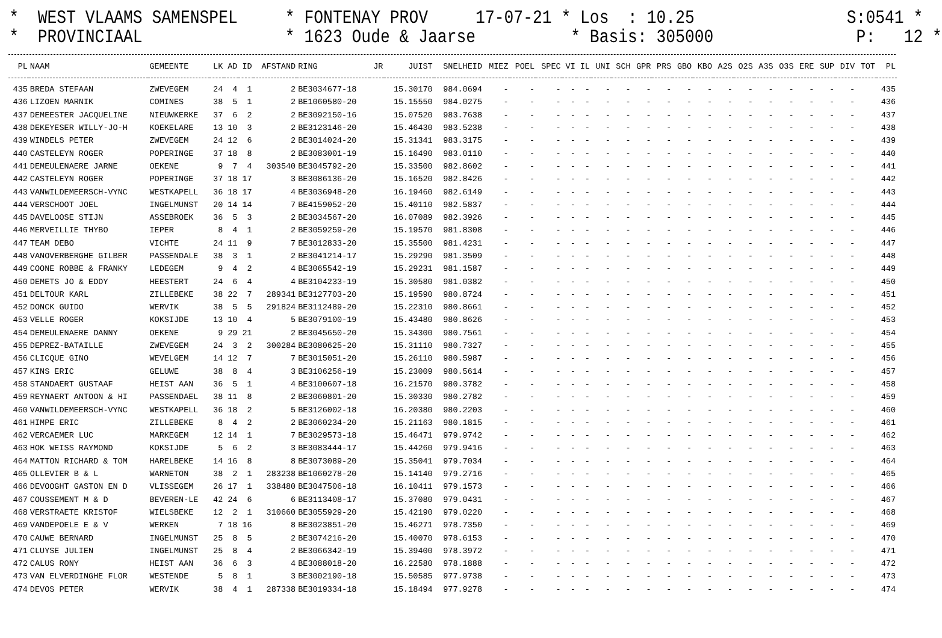* WEST VLAAMS SAMENSPEL * FONTENAY PROV 17-07-21 * Los : 10.25 S:0541 * * PROVINCIAAL * 1623 Oude & Jaarse * Basis: 305000 P: 12 *
| PL | NAAM | GEMEENTE | LK | AD | ID | AFSTAND | RING | JR | JUIST | SNELHEID | MIEZ | POEL | SPEC | VI | IL | UNI | SCH | GPR | PRS | GBO | KBO | A2S | O2S | A3S | O3S | ERE | SUP | DIV | TOT | PL |
| --- | --- | --- | --- | --- | --- | --- | --- | --- | --- | --- | --- | --- | --- | --- | --- | --- | --- | --- | --- | --- | --- | --- | --- | --- | --- | --- | --- | --- | --- | --- |
| 435 | BREDA STEFAAN | ZWEVEGEM | 24 | 4 | 1 | 2 | BE3034677-18 | | 15.30170 | 984.0694 | - | - | - | - | - | - | - | - | - | - | - | - | - | - | - | - | - | - | | 435 |
| 436 | LIZOEN MARNIK | COMINES | 38 | 5 | 1 | 2 | BE1060580-20 | | 15.15550 | 984.0275 | - | - | - | - | - | - | - | - | - | - | - | - | - | - | - | - | - | - | | 436 |
| 437 | DEMEESTER JACQUELINE | NIEUWKERKE | 37 | 6 | 2 | 2 | BE3092150-16 | | 15.07520 | 983.7638 | - | - | - | - | - | - | - | - | - | - | - | - | - | - | - | - | - | - | | 437 |
| 438 | DEKEYESER WILLY-JO-H | KOEKELARE | 13 | 10 | 3 | 2 | BE3123146-20 | | 15.46430 | 983.5238 | - | - | - | - | - | - | - | - | - | - | - | - | - | - | - | - | - | - | | 438 |
| 439 | WINDELS PETER | ZWEVEGEM | 24 | 12 | 6 | 2 | BE3014024-20 | | 15.31341 | 983.3175 | - | - | - | - | - | - | - | - | - | - | - | - | - | - | - | - | - | - | | 439 |
| 440 | CASTELEYN ROGER | POPERINGE | 37 | 18 | 8 | 2 | BE3083001-19 | | 15.16490 | 983.0110 | - | - | - | - | - | - | - | - | - | - | - | - | - | - | - | - | - | - | | 440 |
| 441 | DEMEULENAERE JARNE | OEKENE | 9 | 7 | 4 | 303540 | BE3045792-20 | | 15.33500 | 982.8602 | - | - | - | - | - | - | - | - | - | - | - | - | - | - | - | - | - | - | | 441 |
| 442 | CASTELEYN ROGER | POPERINGE | 37 | 18 | 17 | 3 | BE3086136-20 | | 15.16520 | 982.8426 | - | - | - | - | - | - | - | - | - | - | - | - | - | - | - | - | - | - | | 442 |
| 443 | VANWILDEMEERSCH-VYNC | WESTKAPELL | 36 | 18 | 17 | 4 | BE3036948-20 | | 16.19460 | 982.6149 | - | - | - | - | - | - | - | - | - | - | - | - | - | - | - | - | - | - | | 443 |
| 444 | VERSCHOOT JOEL | INGELMUNST | 20 | 14 | 14 | 7 | BE4159052-20 | | 15.40110 | 982.5837 | - | - | - | - | - | - | - | - | - | - | - | - | - | - | - | - | - | - | | 444 |
| 445 | DAVELOOSE STIJN | ASSEBROEK | 36 | 5 | 3 | 2 | BE3034567-20 | | 16.07089 | 982.3926 | - | - | - | - | - | - | - | - | - | - | - | - | - | - | - | - | - | - | | 445 |
| 446 | MERVEILLIE THYBO | IEPER | 8 | 4 | 1 | 2 | BE3059259-20 | | 15.19570 | 981.8308 | - | - | - | - | - | - | - | - | - | - | - | - | - | - | - | - | - | - | | 446 |
| 447 | TEAM DEBO | VICHTE | 24 | 11 | 9 | 7 | BE3012833-20 | | 15.35500 | 981.4231 | - | - | - | - | - | - | - | - | - | - | - | - | - | - | - | - | - | - | | 447 |
| 448 | VANOVERBERGHE GILBER | PASSENDALE | 38 | 3 | 1 | 2 | BE3041214-17 | | 15.29290 | 981.3509 | - | - | - | - | - | - | - | - | - | - | - | - | - | - | - | - | - | - | | 448 |
| 449 | COONE ROBBE & FRANKY | LEDEGEM | 9 | 4 | 2 | 4 | BE3065542-19 | | 15.29231 | 981.1587 | - | - | - | - | - | - | - | - | - | - | - | - | - | - | - | - | - | - | | 449 |
| 450 | DEMETS JO & EDDY | HEESTERT | 24 | 6 | 4 | 4 | BE3104233-19 | | 15.30580 | 981.0382 | - | - | - | - | - | - | - | - | - | - | - | - | - | - | - | - | - | - | | 450 |
| 451 | DELTOUR KARL | ZILLEBEKE | 38 | 22 | 7 | 289341 | BE3127703-20 | | 15.19590 | 980.8724 | - | - | - | - | - | - | - | - | - | - | - | - | - | - | - | - | - | - | | 451 |
| 452 | DONCK GUIDO | WERVIK | 38 | 5 | 5 | 291824 | BE3112489-20 | | 15.22310 | 980.8661 | - | - | - | - | - | - | - | - | - | - | - | - | - | - | - | - | - | - | | 452 |
| 453 | VELLE ROGER | KOKSIJDE | 13 | 10 | 4 | 5 | BE3079100-19 | | 15.43480 | 980.8626 | - | - | - | - | - | - | - | - | - | - | - | - | - | - | - | - | - | - | | 453 |
| 454 | DEMEULENAERE DANNY | OEKENE | 9 | 29 | 21 | 2 | BE3045650-20 | | 15.34300 | 980.7561 | - | - | - | - | - | - | - | - | - | - | - | - | - | - | - | - | - | - | | 454 |
| 455 | DEPREZ-BATAILLE | ZWEVEGEM | 24 | 3 | 2 | 300284 | BE3080625-20 | | 15.31110 | 980.7327 | - | - | - | - | - | - | - | - | - | - | - | - | - | - | - | - | - | - | | 455 |
| 456 | CLICQUE GINO | WEVELGEM | 14 | 12 | 7 | 7 | BE3015051-20 | | 15.26110 | 980.5987 | - | - | - | - | - | - | - | - | - | - | - | - | - | - | - | - | - | - | | 456 |
| 457 | KINS ERIC | GELUWE | 38 | 8 | 4 | 3 | BE3106256-19 | | 15.23009 | 980.5614 | - | - | - | - | - | - | - | - | - | - | - | - | - | - | - | - | - | - | | 457 |
| 458 | STANDAERT GUSTAAF | HEIST AAN | 36 | 5 | 1 | 4 | BE3100607-18 | | 16.21570 | 980.3782 | - | - | - | - | - | - | - | - | - | - | - | - | - | - | - | - | - | - | | 458 |
| 459 | REYNAERT ANTOON & HI | PASSENDAEL | 38 | 11 | 8 | 2 | BE3060801-20 | | 15.30330 | 980.2782 | - | - | - | - | - | - | - | - | - | - | - | - | - | - | - | - | - | - | | 459 |
| 460 | VANWILDEMEERSCH-VYNC | WESTKAPELL | 36 | 18 | 2 | 5 | BE3126002-18 | | 16.20380 | 980.2203 | - | - | - | - | - | - | - | - | - | - | - | - | - | - | - | - | - | - | | 460 |
| 461 | HIMPE ERIC | ZILLEBEKE | 8 | 4 | 2 | 2 | BE3060234-20 | | 15.21163 | 980.1815 | - | - | - | - | - | - | - | - | - | - | - | - | - | - | - | - | - | - | | 461 |
| 462 | VERCAEMER LUC | MARKEGEM | 12 | 14 | 1 | 7 | BE3029573-18 | | 15.46471 | 979.9742 | - | - | - | - | - | - | - | - | - | - | - | - | - | - | - | - | - | - | | 462 |
| 463 | HOK WEISS RAYMOND | KOKSIJDE | 5 | 6 | 2 | 3 | BE3083444-17 | | 15.44260 | 979.9416 | - | - | - | - | - | - | - | - | - | - | - | - | - | - | - | - | - | - | | 463 |
| 464 | MATTON RICHARD & TOM | HARELBEKE | 14 | 16 | 8 | 8 | BE3073089-20 | | 15.35041 | 979.7034 | - | - | - | - | - | - | - | - | - | - | - | - | - | - | - | - | - | - | | 464 |
| 465 | OLLEVIER B & L | WARNETON | 38 | 2 | 1 | 283238 | BE1060278-20 | | 15.14140 | 979.2716 | - | - | - | - | - | - | - | - | - | - | - | - | - | - | - | - | - | - | | 465 |
| 466 | DEVOOGHT GASTON EN D | VLISSEGEM | 26 | 17 | 1 | 338480 | BE3047506-18 | | 16.10411 | 979.1573 | - | - | - | - | - | - | - | - | - | - | - | - | - | - | - | - | - | - | | 466 |
| 467 | COUSSEMENT M & D | BEVEREN-LE | 42 | 24 | 6 | 6 | BE3113408-17 | | 15.37080 | 979.0431 | - | - | - | - | - | - | - | - | - | - | - | - | - | - | - | - | - | - | | 467 |
| 468 | VERSTRAETE KRISTOF | WIELSBEKE | 12 | 2 | 1 | 310660 | BE3055929-20 | | 15.42190 | 979.0220 | - | - | - | - | - | - | - | - | - | - | - | - | - | - | - | - | - | - | | 468 |
| 469 | VANDEPOELE E & V | WERKEN | 7 | 18 | 16 | 8 | BE3023851-20 | | 15.46271 | 978.7350 | - | - | - | - | - | - | - | - | - | - | - | - | - | - | - | - | - | - | | 469 |
| 470 | CAUWE BERNARD | INGELMUNST | 25 | 8 | 5 | 2 | BE3074216-20 | | 15.40070 | 978.6153 | - | - | - | - | - | - | - | - | - | - | - | - | - | - | - | - | - | - | | 470 |
| 471 | CLUYSE JULIEN | INGELMUNST | 25 | 8 | 4 | 2 | BE3066342-19 | | 15.39400 | 978.3972 | - | - | - | - | - | - | - | - | - | - | - | - | - | - | - | - | - | - | | 471 |
| 472 | CALUS RONY | HEIST AAN | 36 | 6 | 3 | 4 | BE3088018-20 | | 16.22580 | 978.1888 | - | - | - | - | - | - | - | - | - | - | - | - | - | - | - | - | - | - | | 472 |
| 473 | VAN ELVERDINGHE FLOR | WESTENDE | 5 | 8 | 1 | 3 | BE3002190-18 | | 15.50585 | 977.9738 | - | - | - | - | - | - | - | - | - | - | - | - | - | - | - | - | - | - | | 473 |
| 474 | DEVOS PETER | WERVIK | 38 | 4 | 1 | 287338 | BE3019334-18 | | 15.18494 | 977.9278 | - | - | - | - | - | - | - | - | - | - | - | - | - | - | - | - | - | - | | 474 |